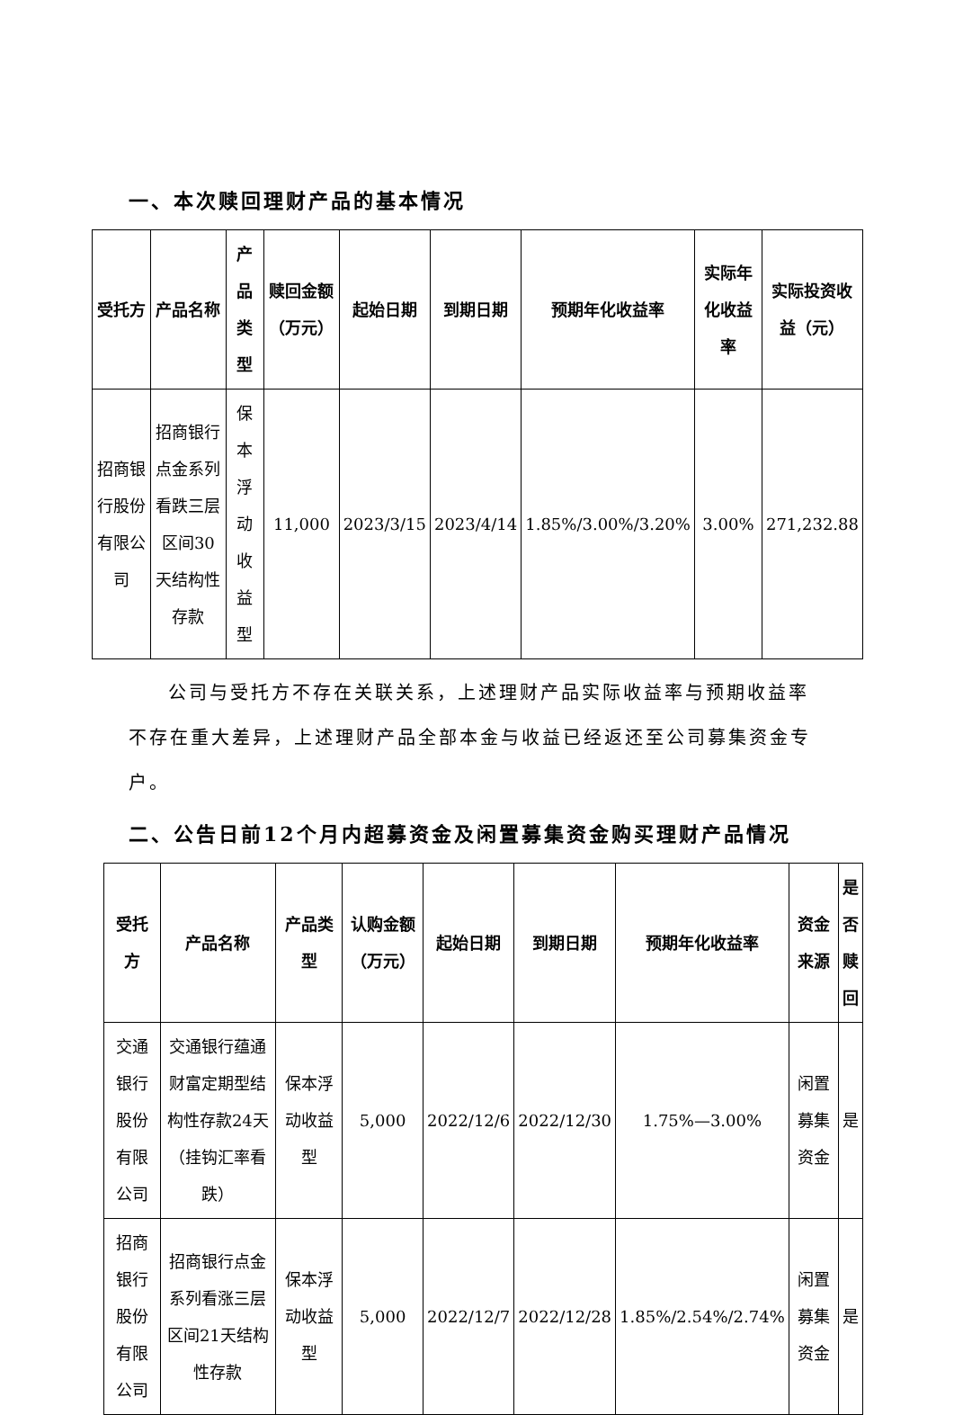一、本次赎回理财产品的基本情况
| 受托方 | 产品名称 | 产品类型 | 赎回金额（万元） | 起始日期 | 到期日期 | 预期年化收益率 | 实际年化收益率 | 实际投资收益（元） |
| --- | --- | --- | --- | --- | --- | --- | --- | --- |
| 招商银行股份有限公司 | 招商银行点金系列看跌三层区间30天结构性存款 | 保本浮动收益型 | 11,000 | 2023/3/15 | 2023/4/14 | 1.85%/3.00%/3.20% | 3.00% | 271,232.88 |
公司与受托方不存在关联关系，上述理财产品实际收益率与预期收益率不存在重大差异，上述理财产品全部本金与收益已经返还至公司募集资金专户。
二、公告日前12个月内超募资金及闲置募集资金购买理财产品情况
| 受托方 | 产品名称 | 产品类型 | 认购金额（万元） | 起始日期 | 到期日期 | 预期年化收益率 | 资金来源 | 是否赎回 |
| --- | --- | --- | --- | --- | --- | --- | --- | --- |
| 交通银行股份有限公司 | 交通银行蕴通财富定期型结构性存款24天（挂钩汇率看跌） | 保本浮动收益型 | 5,000 | 2022/12/6 | 2022/12/30 | 1.75%—3.00% | 闲置募集资金 | 是 |
| 招商银行股份有限公司 | 招商银行点金系列看涨三层区间21天结构性存款 | 保本浮动收益型 | 5,000 | 2022/12/7 | 2022/12/28 | 1.85%/2.54%/2.74% | 闲置募集资金 | 是 |